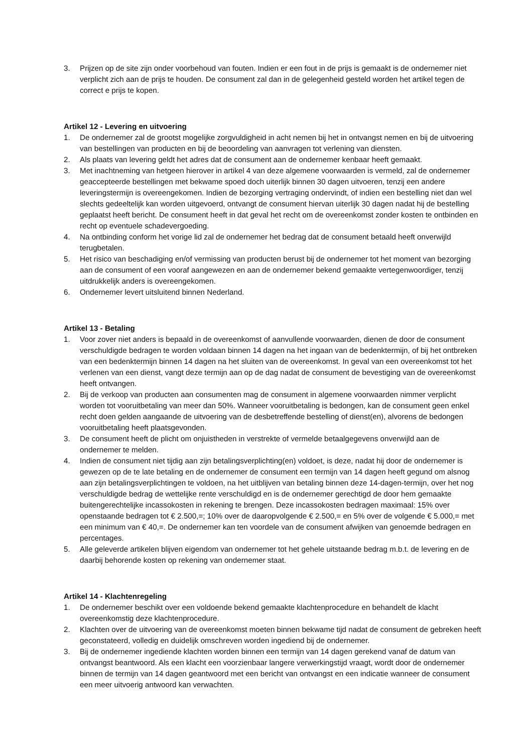3. Prijzen op de site zijn onder voorbehoud van fouten. Indien er een fout in de prijs is gemaakt is de ondernemer niet verplicht zich aan de prijs te houden. De consument zal dan in de gelegenheid gesteld worden het artikel tegen de correct e prijs te kopen.
Artikel 12 - Levering en uitvoering
1. De ondernemer zal de grootst mogelijke zorgvuldigheid in acht nemen bij het in ontvangst nemen en bij de uitvoering van bestellingen van producten en bij de beoordeling van aanvragen tot verlening van diensten.
2. Als plaats van levering geldt het adres dat de consument aan de ondernemer kenbaar heeft gemaakt.
3. Met inachtneming van hetgeen hierover in artikel 4 van deze algemene voorwaarden is vermeld, zal de ondernemer geaccepteerde bestellingen met bekwame spoed doch uiterlijk binnen 30 dagen uitvoeren, tenzij een andere leveringstermijn is overeengekomen. Indien de bezorging vertraging ondervindt, of indien een bestelling niet dan wel slechts gedeeltelijk kan worden uitgevoerd, ontvangt de consument hiervan uiterlijk 30 dagen nadat hij de bestelling geplaatst heeft bericht. De consument heeft in dat geval het recht om de overeenkomst zonder kosten te ontbinden en recht op eventuele schadevergoeding.
4. Na ontbinding conform het vorige lid zal de ondernemer het bedrag dat de consument betaald heeft onverwijld terugbetalen.
5. Het risico van beschadiging en/of vermissing van producten berust bij de ondernemer tot het moment van bezorging aan de consument of een vooraf aangewezen en aan de ondernemer bekend gemaakte vertegenwoordiger, tenzij uitdrukkelijk anders is overeengekomen.
6. Ondernemer levert uitsluitend binnen Nederland.
Artikel 13 - Betaling
1. Voor zover niet anders is bepaald in de overeenkomst of aanvullende voorwaarden, dienen de door de consument verschuldigde bedragen te worden voldaan binnen 14 dagen na het ingaan van de bedenktermijn, of bij het ontbreken van een bedenktermijn binnen 14 dagen na het sluiten van de overeenkomst. In geval van een overeenkomst tot het verlenen van een dienst, vangt deze termijn aan op de dag nadat de consument de bevestiging van de overeenkomst heeft ontvangen.
2. Bij de verkoop van producten aan consumenten mag de consument in algemene voorwaarden nimmer verplicht worden tot vooruitbetaling van meer dan 50%. Wanneer vooruitbetaling is bedongen, kan de consument geen enkel recht doen gelden aangaande de uitvoering van de desbetreffende bestelling of dienst(en), alvorens de bedongen vooruitbetaling heeft plaatsgevonden.
3. De consument heeft de plicht om onjuistheden in verstrekte of vermelde betaalgegevens onverwijld aan de ondernemer te melden.
4. Indien de consument niet tijdig aan zijn betalingsverplichting(en) voldoet, is deze, nadat hij door de ondernemer is gewezen op de te late betaling en de ondernemer de consument een termijn van 14 dagen heeft gegund om alsnog aan zijn betalingsverplichtingen te voldoen, na het uitblijven van betaling binnen deze 14-dagen-termijn, over het nog verschuldigde bedrag de wettelijke rente verschuldigd en is de ondernemer gerechtigd de door hem gemaakte buitengerechtelijke incassokosten in rekening te brengen. Deze incassokosten bedragen maximaal: 15% over openstaande bedragen tot € 2.500,=; 10% over de daaropvolgende € 2.500,= en 5% over de volgende € 5.000,= met een minimum van € 40,=. De ondernemer kan ten voordele van de consument afwijken van genoemde bedragen en percentages.
5. Alle geleverde artikelen blijven eigendom van ondernemer tot het gehele uitstaande bedrag m.b.t. de levering en de daarbij behorende kosten op rekening van ondernemer staat.
Artikel 14 - Klachtenregeling
1. De ondernemer beschikt over een voldoende bekend gemaakte klachtenprocedure en behandelt de klacht overeenkomstig deze klachtenprocedure.
2. Klachten over de uitvoering van de overeenkomst moeten binnen bekwame tijd nadat de consument de gebreken heeft geconstateerd, volledig en duidelijk omschreven worden ingediend bij de ondernemer.
3. Bij de ondernemer ingediende klachten worden binnen een termijn van 14 dagen gerekend vanaf de datum van ontvangst beantwoord. Als een klacht een voorzienbaar langere verwerkingstijd vraagt, wordt door de ondernemer binnen de termijn van 14 dagen geantwoord met een bericht van ontvangst en een indicatie wanneer de consument een meer uitvoerig antwoord kan verwachten.